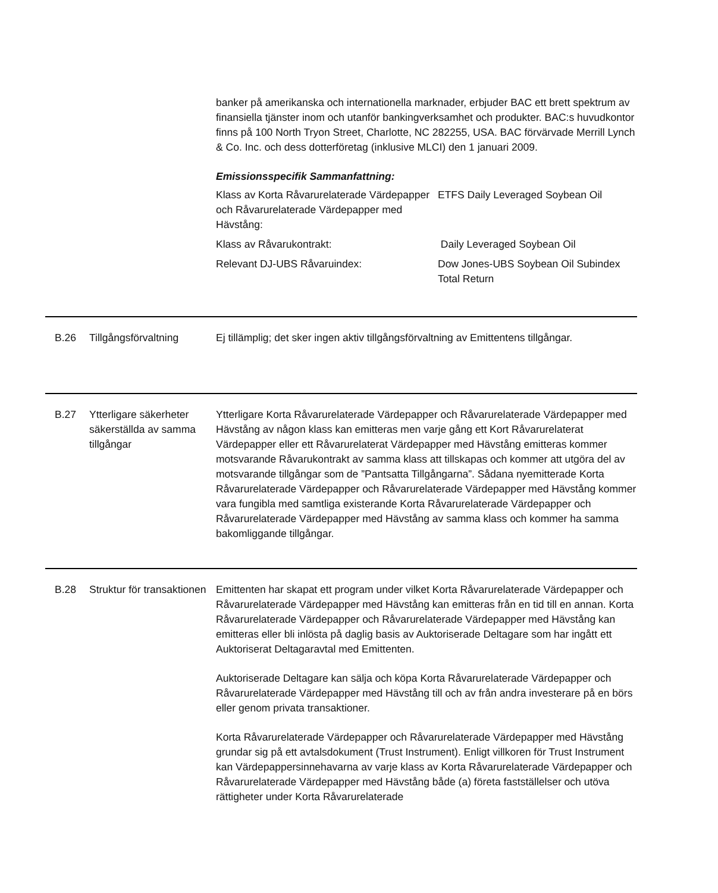banker på amerikanska och internationella marknader, erbjuder BAC ett brett spektrum av finansiella tjänster inom och utanför bankingverksamhet och produkter. BAC:s huvudkontor finns på 100 North Tryon Street, Charlotte, NC 282255, USA. BAC förvärvade Merrill Lynch & Co. Inc. och dess dotterföretag (inklusive MLCI) den 1 januari 2009.
Emissionsspecifik Sammanfattning:
Klass av Korta Råvarurelaterade Värdepapper och Råvarurelaterade Värdepapper med Hävstång:
ETFS Daily Leveraged Soybean Oil
Klass av Råvarukontrakt: Daily Leveraged Soybean Oil
Relevant DJ-UBS Råvaruindex: Dow Jones-UBS Soybean Oil Subindex Total Return
B.26 Tillgångsförvaltning Ej tillämplig; det sker ingen aktiv tillgångsförvaltning av Emittentens tillgångar.
B.27 Ytterligare säkerheter säkerställda av samma tillgångar
Ytterligare Korta Råvarurelaterade Värdepapper och Råvarurelaterade Värdepapper med Hävstång av någon klass kan emitteras men varje gång ett Kort Råvarurelaterat Värdepapper eller ett Råvarurelaterat Värdepapper med Hävstång emitteras kommer motsvarande Råvarukontrakt av samma klass att tillskapas och kommer att utgöra del av motsvarande tillgångar som de ”Pantsatta Tillgångarna”. Sådana nyemitterade Korta Råvarurelaterade Värdepapper och Råvarurelaterade Värdepapper med Hävstång kommer vara fungibla med samtliga existerande Korta Råvarurelaterade Värdepapper och Råvarurelaterade Värdepapper med Hävstång av samma klass och kommer ha samma bakomliggande tillgångar.
B.28 Struktur för transaktionen
Emittenten har skapat ett program under vilket Korta Råvarurelaterade Värdepapper och Råvarurelaterade Värdepapper med Hävstång kan emitteras från en tid till en annan. Korta Råvarurelaterade Värdepapper och Råvarurelaterade Värdepapper med Hävstång kan emitteras eller bli inlösta på daglig basis av Auktoriserade Deltagare som har ingått ett Auktoriserat Deltagaravtal med Emittenten.
Auktoriserade Deltagare kan sälja och köpa Korta Råvarurelaterade Värdepapper och Råvarurelaterade Värdepapper med Hävstång till och av från andra investerare på en börs eller genom privata transaktioner.
Korta Råvarurelaterade Värdepapper och Råvarurelaterade Värdepapper med Hävstång grundar sig på ett avtalsdokument (Trust Instrument). Enligt villkoren för Trust Instrument kan Värdepappersinnehavarna av varje klass av Korta Råvarurelaterade Värdepapper och Råvarurelaterade Värdepapper med Hävstång både (a) företa fastställelser och utöva rättigheter under Korta Råvarurelaterade